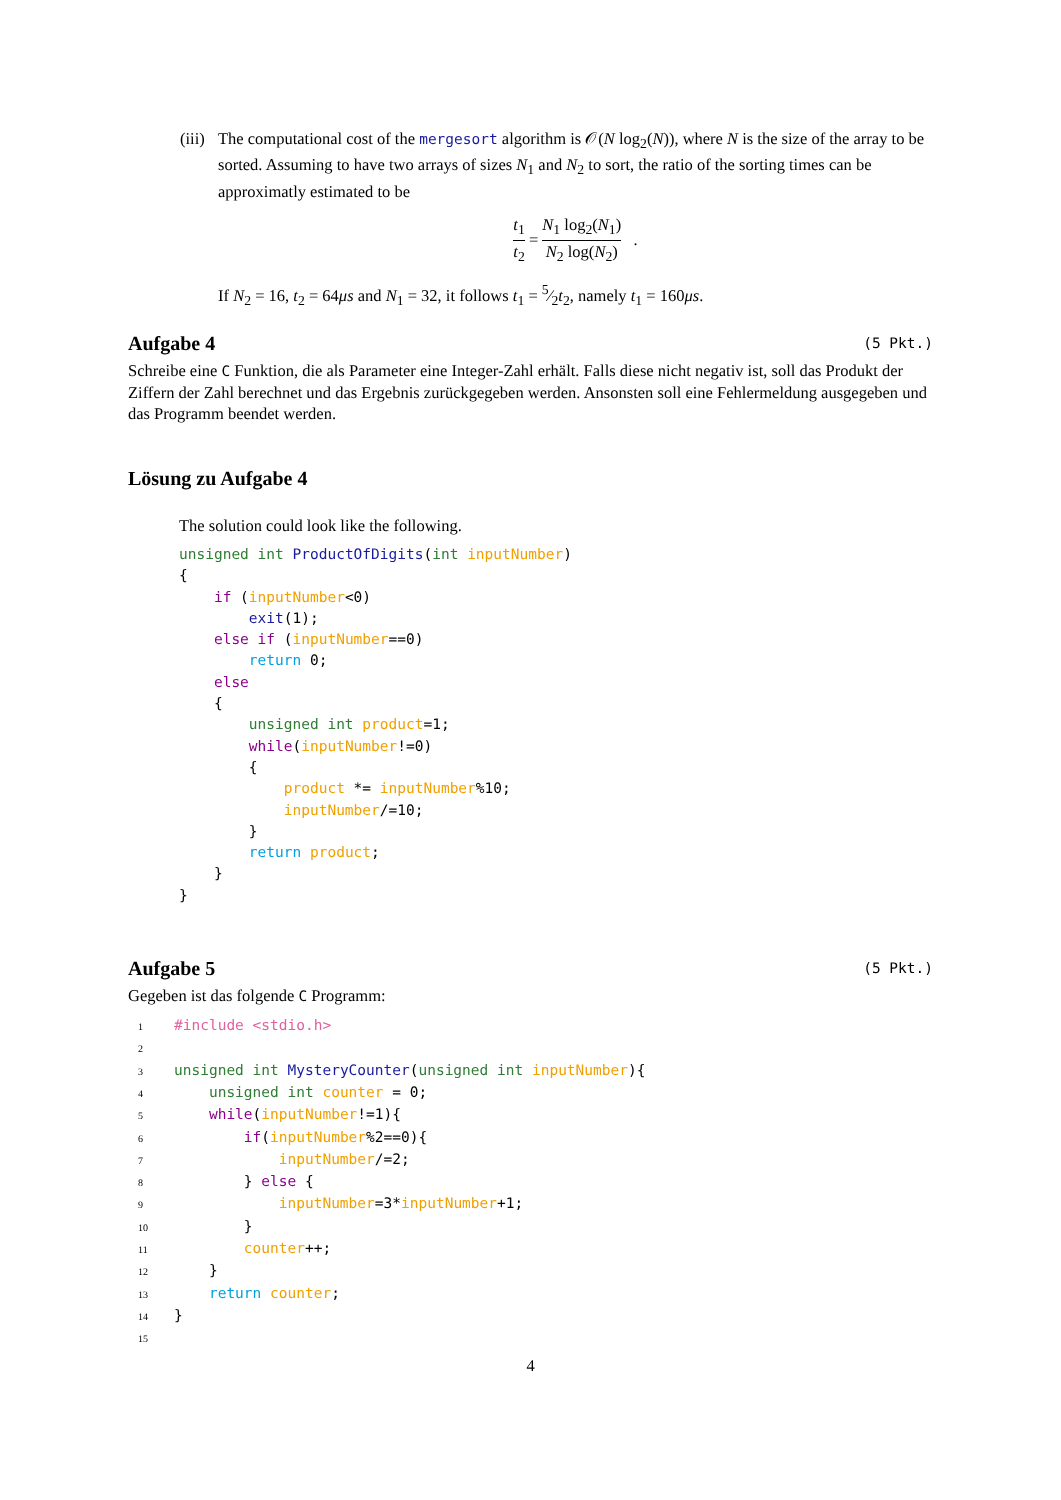(iii)
The computational cost of the mergesort algorithm is 𝒪(N log<sub>2</sub>(N)), where N is the size of the array to be sorted. Assuming to have two arrays of sizes N<sub>1</sub> and N<sub>2</sub> to sort, the ratio of the sorting times can be approximatly estimated to be
t<sub>1</sub> t<sub>2</sub> = N<sub>1</sub> log<sub>2</sub>(N<sub>1</sub>) N<sub>2</sub> log(N<sub>2</sub>) .
If N<sub>2</sub> = 16, t<sub>2</sub> = 64μs and N<sub>1</sub> = 32, it follows t<sub>1</sub> = 5⁄2t<sub>2</sub>, namely t<sub>1</sub> = 160μs.
Aufgabe 4 (5 Pkt.)
Schreibe eine C Funktion, die als Parameter eine Integer-Zahl erhält. Falls diese nicht negativ ist, soll das Produkt der Ziffern der Zahl berechnet und das Ergebnis zurückgegeben werden. Ansonsten soll eine Fehlermeldung ausgegeben und das Programm beendet werden.
Lösung zu Aufgabe 4
The solution could look like the following.
unsigned int ProductOfDigits(int inputNumber)
{
    if (inputNumber<0)
        exit(1);
    else if (inputNumber==0)
        return 0;
    else
    {
        unsigned int product=1;
        while(inputNumber!=0)
        {
            product *= inputNumber%10;
            inputNumber/=10;
        }
        return product;
    }
}
Aufgabe 5 (5 Pkt.)
Gegeben ist das folgende C Programm:
1#include <stdio.h>
2
3 unsigned int MysteryCounter(unsigned int inputNumber){
4    unsigned int counter = 0;
5    while(inputNumber!=1){
6        if(inputNumber%2==0){
7            inputNumber/=2;
8        } else {
9            inputNumber=3*inputNumber+1;
10        }
11        counter++;
12    }
13    return counter;
14}
15
4